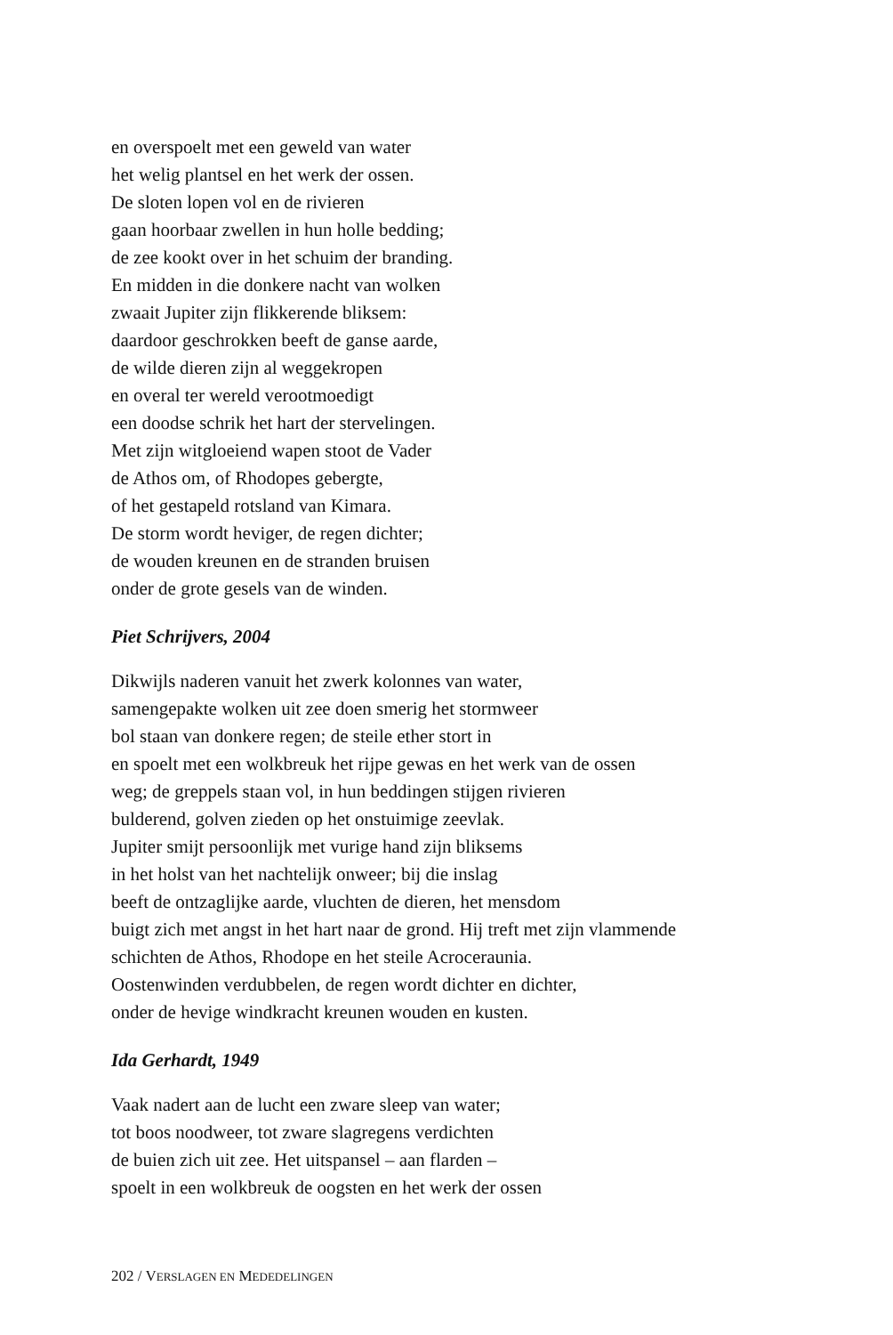en overspoelt met een geweld van water
het welig plantsel en het werk der ossen.
De sloten lopen vol en de rivieren
gaan hoorbaar zwellen in hun holle bedding;
de zee kookt over in het schuim der branding.
En midden in die donkere nacht van wolken
zwaait Jupiter zijn flikkerende bliksem:
daardoor geschrokken beeft de ganse aarde,
de wilde dieren zijn al weggekropen
en overal ter wereld verootmoedigt
een doodse schrik het hart der stervelingen.
Met zijn witgloeiend wapen stoot de Vader
de Athos om, of Rhodopes gebergte,
of het gestapeld rotsland van Kimara.
De storm wordt heviger, de regen dichter;
de wouden kreunen en de stranden bruisen
onder de grote gesels van de winden.
Piet Schrijvers, 2004
Dikwijls naderen vanuit het zwerk kolonnes van water,
samengepakte wolken uit zee doen smerig het stormweer
bol staan van donkere regen; de steile ether stort in
en spoelt met een wolkbreuk het rijpe gewas en het werk van de ossen
weg; de greppels staan vol, in hun beddingen stijgen rivieren
bulderend, golven zieden op het onstuimige zeevlak.
Jupiter smijt persoonlijk met vurige hand zijn bliksems
in het holst van het nachtelijk onweer; bij die inslag
beeft de ontzaglijke aarde, vluchten de dieren, het mensdom
buigt zich met angst in het hart naar de grond. Hij treft met zijn vlammende
schichten de Athos, Rhodope en het steile Acroceraunia.
Oostenwinden verdubbelen, de regen wordt dichter en dichter,
onder de hevige windkracht kreunen wouden en kusten.
Ida Gerhardt, 1949
Vaak nadert aan de lucht een zware sleep van water;
tot boos noodweer, tot zware slagregens verdichten
de buien zich uit zee. Het uitspansel – aan flarden –
spoelt in een wolkbreuk de oogsten en het werk der ossen
202 / VERSLAGEN EN MEDEDELINGEN